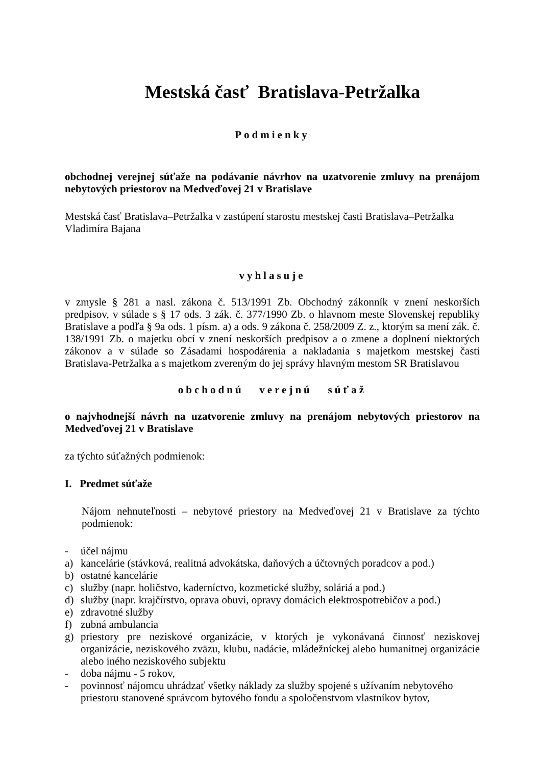Mestská časť Bratislava-Petržalka
Podmienky
obchodnej verejnej súťaže na podávanie návrhov na uzatvorenie zmluvy na prenájom nebytových priestorov na Medveďovej 21 v Bratislave
Mestská časť Bratislava–Petržalka v zastúpení starostu mestskej časti Bratislava–Petržalka Vladimíra Bajana
vyhlasuje
v zmysle § 281 a nasl. zákona č. 513/1991 Zb. Obchodný zákonník v znení neskorších predpisov, v súlade s § 17 ods. 3 zák. č. 377/1990 Zb. o hlavnom meste Slovenskej republiky Bratislave a podľa § 9a ods. 1 písm. a) a ods. 9 zákona č. 258/2009 Z. z., ktorým sa mení zák. č. 138/1991 Zb. o majetku obcí v znení neskorších predpisov a o zmene a doplnení niektorých zákonov a v súlade so Zásadami hospodárenia a nakladania s majetkom mestskej časti Bratislava-Petržalka a s majetkom zvereným do jej správy hlavným mestom SR Bratislavou
obchodnú verejnú súťaž
o najvhodnejší návrh na uzatvorenie zmluvy na prenájom nebytových priestorov na Medveďovej 21 v Bratislave
za týchto súťažných podmienok:
I. Predmet súťaže
Nájom nehnuteľnosti – nebytové priestory na Medveďovej 21 v Bratislave za týchto podmienok:
- účel nájmu
a) kancelárie (stávková, realitná advokátska, daňových a účtovných poradcov a pod.)
b) ostatné kancelárie
c) služby (napr. holičstvo, kaderníctvo, kozmetické služby, soláriá a pod.)
d) služby (napr. krajčírstvo, oprava obuvi, opravy domácich elektrospotrebičov a pod.)
e) zdravotné služby
f) zubná ambulancia
g) priestory pre neziskové organizácie, v ktorých je vykonávaná činnosť neziskovej organizácie, neziskového zväzu, klubu, nadácie, mládežníckej alebo humanitnej organizácie alebo iného neziskového subjektu
- doba nájmu - 5 rokov,
- povinnosť nájomcu uhrádzať všetky náklady za služby spojené s užívaním nebytového priestoru stanovené správcom bytového fondu a spoločenstvom vlastníkov bytov,